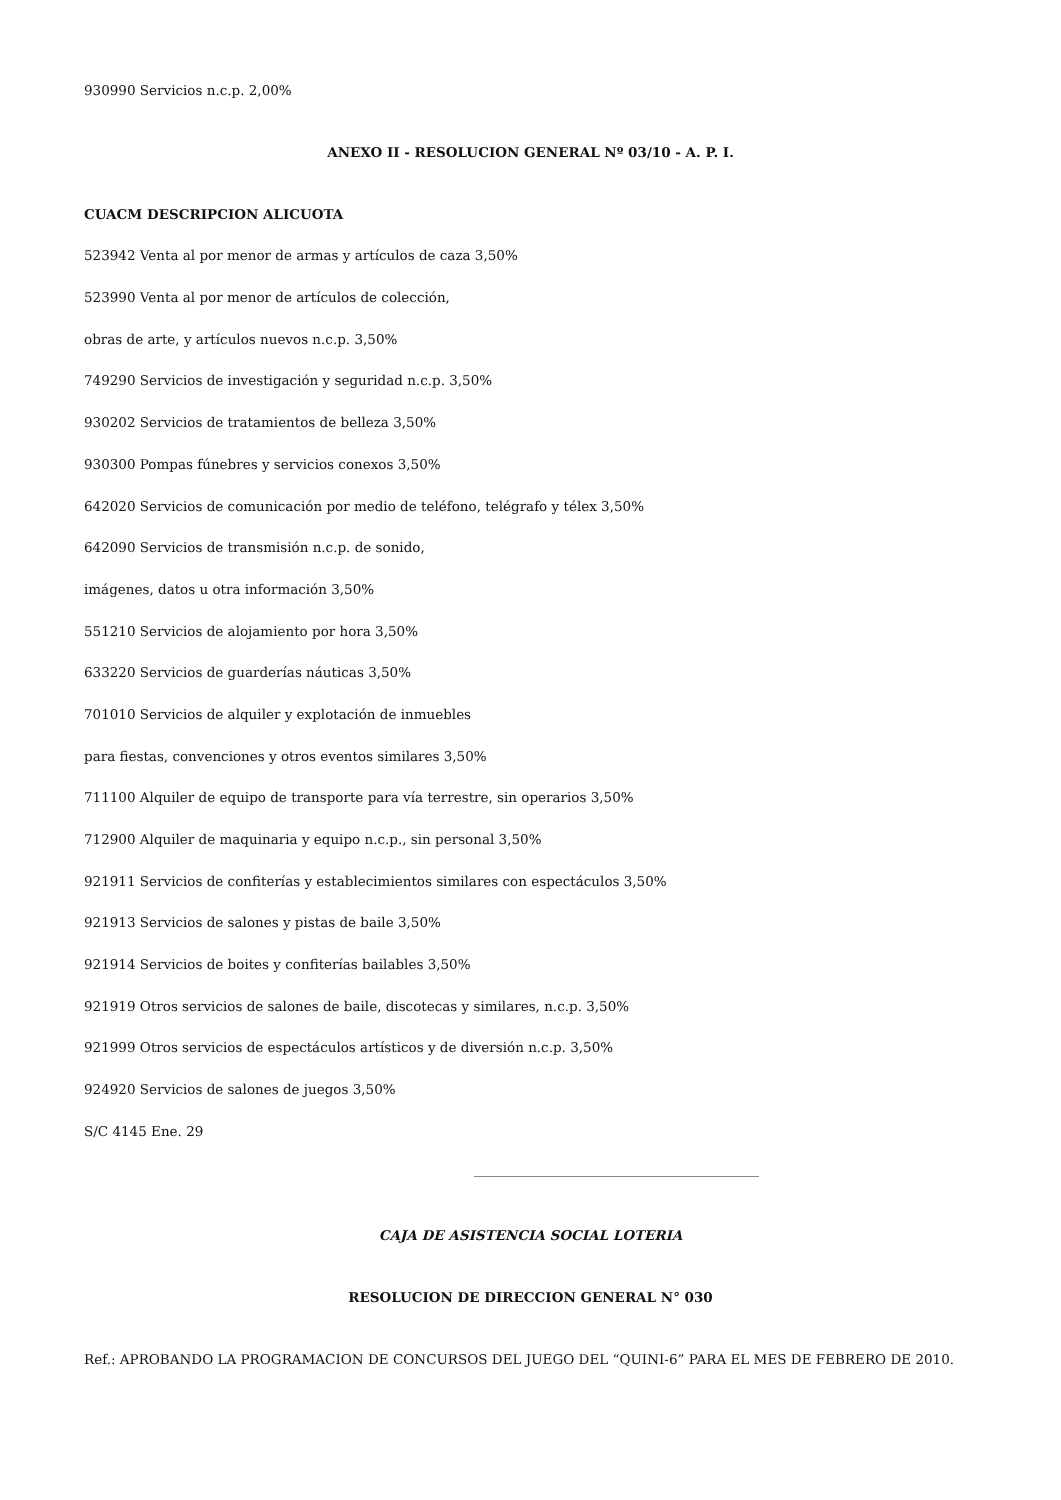930990 Servicios n.c.p. 2,00%
ANEXO II - RESOLUCION GENERAL Nº 03/10 - A. P. I.
CUACM DESCRIPCION ALICUOTA
523942 Venta al por menor de armas y artículos de caza 3,50%
523990 Venta al por menor de artículos de colección,
obras de arte, y artículos nuevos n.c.p. 3,50%
749290 Servicios de investigación y seguridad n.c.p. 3,50%
930202 Servicios de tratamientos de belleza 3,50%
930300 Pompas fúnebres y servicios conexos 3,50%
642020 Servicios de comunicación por medio de teléfono, telégrafo y télex 3,50%
642090 Servicios de transmisión n.c.p. de sonido,
imágenes, datos u otra información 3,50%
551210 Servicios de alojamiento por hora 3,50%
633220 Servicios de guarderías náuticas 3,50%
701010 Servicios de alquiler y explotación de inmuebles
para fiestas, convenciones y otros eventos similares 3,50%
711100 Alquiler de equipo de transporte para vía terrestre, sin operarios 3,50%
712900 Alquiler de maquinaria y equipo n.c.p., sin personal 3,50%
921911 Servicios de confiterías y establecimientos similares con espectáculos 3,50%
921913 Servicios de salones y pistas de baile 3,50%
921914 Servicios de boites y confiterías bailables 3,50%
921919 Otros servicios de salones de baile, discotecas y similares, n.c.p. 3,50%
921999 Otros servicios de espectáculos artísticos y de diversión n.c.p. 3,50%
924920 Servicios de salones de juegos 3,50%
S/C 4145 Ene. 29
CAJA DE ASISTENCIA SOCIAL LOTERIA
RESOLUCION DE DIRECCION GENERAL N° 030
Ref.: APROBANDO LA PROGRAMACION DE CONCURSOS DEL JUEGO DEL “QUINI-6” PARA EL MES DE FEBRERO DE 2010.